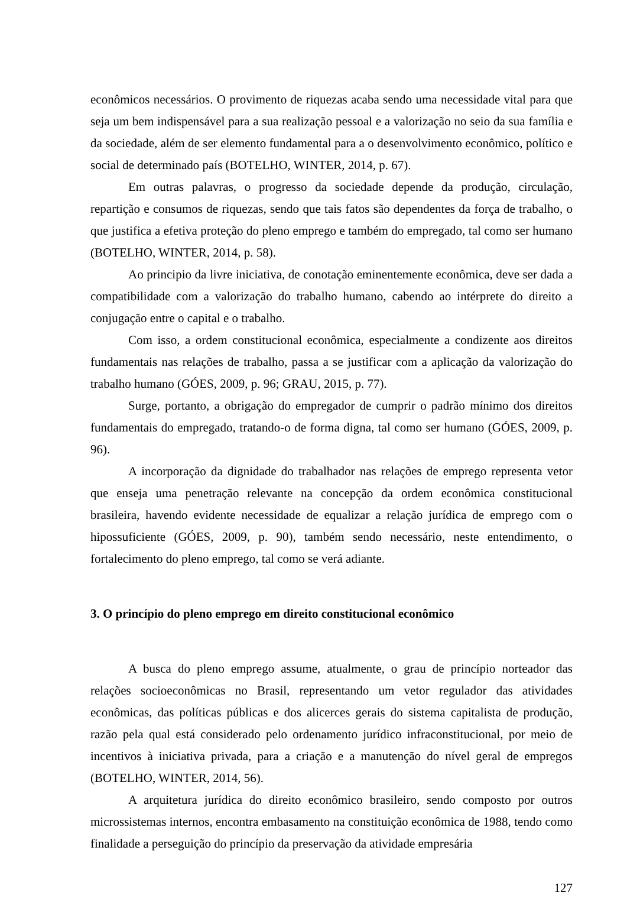econômicos necessários. O provimento de riquezas acaba sendo uma necessidade vital para que seja um bem indispensável para a sua realização pessoal e a valorização no seio da sua família e da sociedade, além de ser elemento fundamental para a o desenvolvimento econômico, político e social de determinado país (BOTELHO, WINTER, 2014, p. 67).
Em outras palavras, o progresso da sociedade depende da produção, circulação, repartição e consumos de riquezas, sendo que tais fatos são dependentes da força de trabalho, o que justifica a efetiva proteção do pleno emprego e também do empregado, tal como ser humano (BOTELHO, WINTER, 2014, p. 58).
Ao principio da livre iniciativa, de conotação eminentemente econômica, deve ser dada a compatibilidade com a valorização do trabalho humano, cabendo ao intérprete do direito a conjugação entre o capital e o trabalho.
Com isso, a ordem constitucional econômica, especialmente a condizente aos direitos fundamentais nas relações de trabalho, passa a se justificar com a aplicação da valorização do trabalho humano (GÓES, 2009, p. 96; GRAU, 2015, p. 77).
Surge, portanto, a obrigação do empregador de cumprir o padrão mínimo dos direitos fundamentais do empregado, tratando-o de forma digna, tal como ser humano (GÓES, 2009, p. 96).
A incorporação da dignidade do trabalhador nas relações de emprego representa vetor que enseja uma penetração relevante na concepção da ordem econômica constitucional brasileira, havendo evidente necessidade de equalizar a relação jurídica de emprego com o hipossuficiente (GÓES, 2009, p. 90), também sendo necessário, neste entendimento, o fortalecimento do pleno emprego, tal como se verá adiante.
3. O princípio do pleno emprego em direito constitucional econômico
A busca do pleno emprego assume, atualmente, o grau de princípio norteador das relações socioeconômicas no Brasil, representando um vetor regulador das atividades econômicas, das políticas públicas e dos alicerces gerais do sistema capitalista de produção, razão pela qual está considerado pelo ordenamento jurídico infraconstitucional, por meio de incentivos à iniciativa privada, para a criação e a manutenção do nível geral de empregos (BOTELHO, WINTER, 2014, 56).
A arquitetura jurídica do direito econômico brasileiro, sendo composto por outros microssistemas internos, encontra embasamento na constituição econômica de 1988, tendo como finalidade a perseguição do princípio da preservação da atividade empresária
127